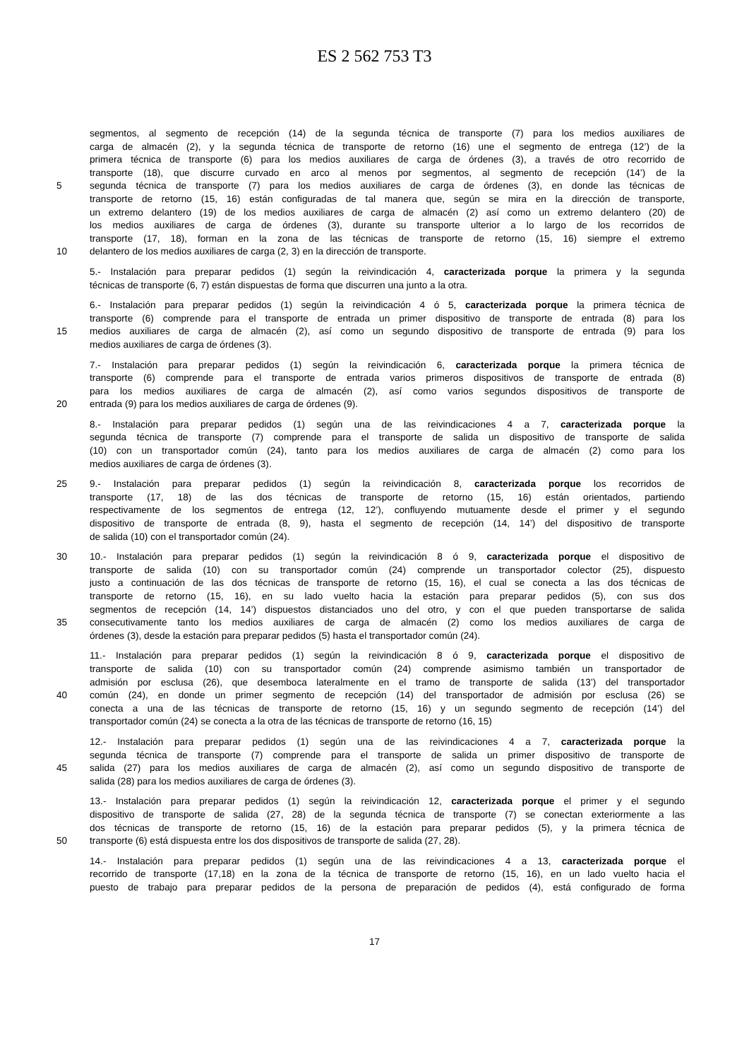ES 2 562 753 T3
segmentos, al segmento de recepción (14) de la segunda técnica de transporte (7) para los medios auxiliares de
carga de almacén (2), y la segunda técnica de transporte de retorno (16) une el segmento de entrega (12’) de la
primera técnica de transporte (6) para los medios auxiliares de carga de órdenes (3), a través de otro recorrido de
transporte (18), que discurre curvado en arco al menos por segmentos, al segmento de recepción (14’) de la
5 segunda técnica de transporte (7) para los medios auxiliares de carga de órdenes (3), en donde las técnicas de
transporte de retorno (15, 16) están configuradas de tal manera que, según se mira en la dirección de transporte,
un extremo delantero (19) de los medios auxiliares de carga de almacén (2) así como un extremo delantero (20) de
los medios auxiliares de carga de órdenes (3), durante su transporte ulterior a lo largo de los recorridos de
transporte (17, 18), forman en la zona de las técnicas de transporte de retorno (15, 16) siempre el extremo
10 delantero de los medios auxiliares de carga (2, 3) en la dirección de transporte.
5.- Instalación para preparar pedidos (1) según la reivindicación 4, caracterizada porque la primera y la segunda
técnicas de transporte (6, 7) están dispuestas de forma que discurren una junto a la otra.
6.- Instalación para preparar pedidos (1) según la reivindicación 4 ó 5, caracterizada porque la primera técnica de
transporte (6) comprende para el transporte de entrada un primer dispositivo de transporte de entrada (8) para los
15 medios auxiliares de carga de almacén (2), así como un segundo dispositivo de transporte de entrada (9) para los
medios auxiliares de carga de órdenes (3).
7.- Instalación para preparar pedidos (1) según la reivindicación 6, caracterizada porque la primera técnica de
transporte (6) comprende para el transporte de entrada varios primeros dispositivos de transporte de entrada (8)
para los medios auxiliares de carga de almacén (2), así como varios segundos dispositivos de transporte de
20 entrada (9) para los medios auxiliares de carga de órdenes (9).
8.- Instalación para preparar pedidos (1) según una de las reivindicaciones 4 a 7, caracterizada porque la
segunda técnica de transporte (7) comprende para el transporte de salida un dispositivo de transporte de salida
(10) con un transportador común (24), tanto para los medios auxiliares de carga de almacén (2) como para los
medios auxiliares de carga de órdenes (3).
25 9.- Instalación para preparar pedidos (1) según la reivindicación 8, caracterizada porque los recorridos de
transporte (17, 18) de las dos técnicas de transporte de retorno (15, 16) están orientados, partiendo
respectivamente de los segmentos de entrega (12, 12’), confluyendo mutuamente desde el primer y el segundo
dispositivo de transporte de entrada (8, 9), hasta el segmento de recepción (14, 14’) del dispositivo de transporte
de salida (10) con el transportador común (24).
30 10.- Instalación para preparar pedidos (1) según la reivindicación 8 ó 9, caracterizada porque el dispositivo de
transporte de salida (10) con su transportador común (24) comprende un transportador colector (25), dispuesto
justo a continuación de las dos técnicas de transporte de retorno (15, 16), el cual se conecta a las dos técnicas de
transporte de retorno (15, 16), en su lado vuelto hacia la estación para preparar pedidos (5), con sus dos
segmentos de recepción (14, 14’) dispuestos distanciados uno del otro, y con el que pueden transportarse de salida
35 consecutivamente tanto los medios auxiliares de carga de almacén (2) como los medios auxiliares de carga de
órdenes (3), desde la estación para preparar pedidos (5) hasta el transportador común (24).
11.- Instalación para preparar pedidos (1) según la reivindicación 8 ó 9, caracterizada porque el dispositivo de
transporte de salida (10) con su transportador común (24) comprende asimismo también un transportador de
admisión por esclusa (26), que desemboca lateralmente en el tramo de transporte de salida (13’) del transportador
40 común (24), en donde un primer segmento de recepción (14) del transportador de admisión por esclusa (26) se
conecta a una de las técnicas de transporte de retorno (15, 16) y un segundo segmento de recepción (14’) del
transportador común (24) se conecta a la otra de las técnicas de transporte de retorno (16, 15)
12.- Instalación para preparar pedidos (1) según una de las reivindicaciones 4 a 7, caracterizada porque la
segunda técnica de transporte (7) comprende para el transporte de salida un primer dispositivo de transporte de
45 salida (27) para los medios auxiliares de carga de almacén (2), así como un segundo dispositivo de transporte de
salida (28) para los medios auxiliares de carga de órdenes (3).
13.- Instalación para preparar pedidos (1) según la reivindicación 12, caracterizada porque el primer y el segundo
dispositivo de transporte de salida (27, 28) de la segunda técnica de transporte (7) se conectan exteriormente a las
dos técnicas de transporte de retorno (15, 16) de la estación para preparar pedidos (5), y la primera técnica de
50 transporte (6) está dispuesta entre los dos dispositivos de transporte de salida (27, 28).
14.- Instalación para preparar pedidos (1) según una de las reivindicaciones 4 a 13, caracterizada porque el
recorrido de transporte (17,18) en la zona de la técnica de transporte de retorno (15, 16), en un lado vuelto hacia el
puesto de trabajo para preparar pedidos de la persona de preparación de pedidos (4), está configurado de forma
17